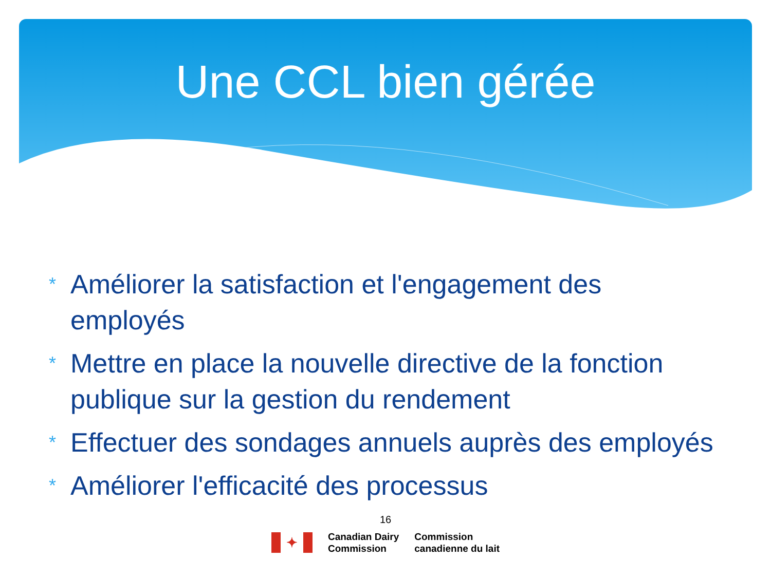Une CCL bien gérée
* Améliorer la satisfaction et l'engagement des employés
* Mettre en place la nouvelle directive de la fonction publique sur la gestion du rendement
* Effectuer des sondages annuels auprès des employés
* Améliorer l'efficacité des processus
16
✦
Canadian Dairy
Commission
Commission
canadienne du lait